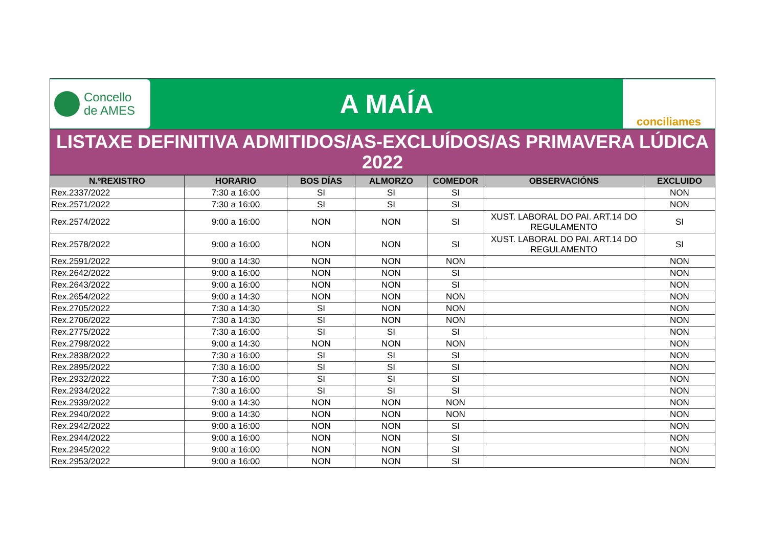Concello
de AMES
A MAÍA
conciliames
LISTAXE DEFINITIVA ADMITIDOS/AS-EXCLUÍDOS/AS PRIMAVERA LÚDICA 2022
| N.ºREXISTRO | HORARIO | BOS DÍAS | ALMORZO | COMEDOR | OBSERVACIÓNS | EXCLUIDO |
| --- | --- | --- | --- | --- | --- | --- |
| Rex.2337/2022 | 7:30 a 16:00 | SI | SI | SI | | NON |
| Rex.2571/2022 | 7:30 a 16:00 | SI | SI | SI | | NON |
| Rex.2574/2022 | 9:00 a 16:00 | NON | NON | SI | XUST. LABORAL DO PAI. ART.14 DO REGULAMENTO | SI |
| Rex.2578/2022 | 9:00 a 16:00 | NON | NON | SI | XUST. LABORAL DO PAI. ART.14 DO REGULAMENTO | SI |
| Rex.2591/2022 | 9:00 a 14:30 | NON | NON | NON | | NON |
| Rex.2642/2022 | 9:00 a 16:00 | NON | NON | SI | | NON |
| Rex.2643/2022 | 9:00 a 16:00 | NON | NON | SI | | NON |
| Rex.2654/2022 | 9:00 a 14:30 | NON | NON | NON | | NON |
| Rex.2705/2022 | 7:30 a 14:30 | SI | NON | NON | | NON |
| Rex.2706/2022 | 7:30 a 14:30 | SI | NON | NON | | NON |
| Rex.2775/2022 | 7:30 a 16:00 | SI | SI | SI | | NON |
| Rex.2798/2022 | 9:00 a 14:30 | NON | NON | NON | | NON |
| Rex.2838/2022 | 7:30 a 16:00 | SI | SI | SI | | NON |
| Rex.2895/2022 | 7:30 a 16:00 | SI | SI | SI | | NON |
| Rex.2932/2022 | 7:30 a 16:00 | SI | SI | SI | | NON |
| Rex.2934/2022 | 7:30 a 16:00 | SI | SI | SI | | NON |
| Rex.2939/2022 | 9:00 a 14:30 | NON | NON | NON | | NON |
| Rex.2940/2022 | 9:00 a 14:30 | NON | NON | NON | | NON |
| Rex.2942/2022 | 9:00 a 16:00 | NON | NON | SI | | NON |
| Rex.2944/2022 | 9:00 a 16:00 | NON | NON | SI | | NON |
| Rex.2945/2022 | 9:00 a 16:00 | NON | NON | SI | | NON |
| Rex.2953/2022 | 9:00 a 16:00 | NON | NON | SI | | NON |